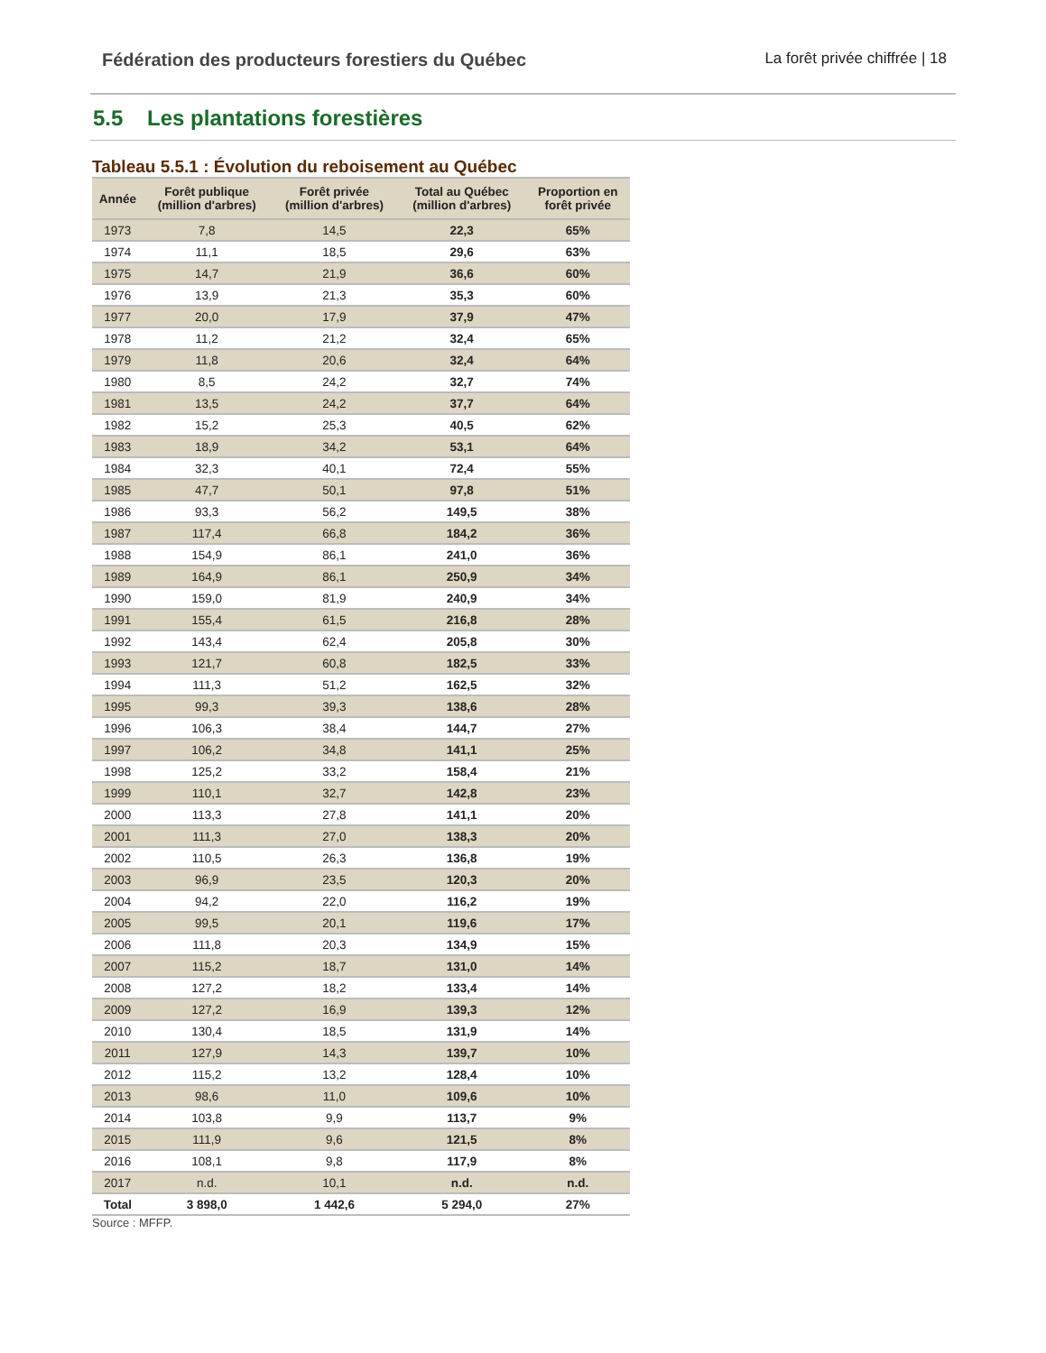Fédération des producteurs forestiers du Québec La forêt privée chiffrée | 18
5.5 Les plantations forestières
Tableau 5.5.1 : Évolution du reboisement au Québec
| Année | Forêt publique (million d'arbres) | Forêt privée (million d'arbres) | Total au Québec (million d'arbres) | Proportion en forêt privée |
| --- | --- | --- | --- | --- |
| 1973 | 7,8 | 14,5 | 22,3 | 65% |
| 1974 | 11,1 | 18,5 | 29,6 | 63% |
| 1975 | 14,7 | 21,9 | 36,6 | 60% |
| 1976 | 13,9 | 21,3 | 35,3 | 60% |
| 1977 | 20,0 | 17,9 | 37,9 | 47% |
| 1978 | 11,2 | 21,2 | 32,4 | 65% |
| 1979 | 11,8 | 20,6 | 32,4 | 64% |
| 1980 | 8,5 | 24,2 | 32,7 | 74% |
| 1981 | 13,5 | 24,2 | 37,7 | 64% |
| 1982 | 15,2 | 25,3 | 40,5 | 62% |
| 1983 | 18,9 | 34,2 | 53,1 | 64% |
| 1984 | 32,3 | 40,1 | 72,4 | 55% |
| 1985 | 47,7 | 50,1 | 97,8 | 51% |
| 1986 | 93,3 | 56,2 | 149,5 | 38% |
| 1987 | 117,4 | 66,8 | 184,2 | 36% |
| 1988 | 154,9 | 86,1 | 241,0 | 36% |
| 1989 | 164,9 | 86,1 | 250,9 | 34% |
| 1990 | 159,0 | 81,9 | 240,9 | 34% |
| 1991 | 155,4 | 61,5 | 216,8 | 28% |
| 1992 | 143,4 | 62,4 | 205,8 | 30% |
| 1993 | 121,7 | 60,8 | 182,5 | 33% |
| 1994 | 111,3 | 51,2 | 162,5 | 32% |
| 1995 | 99,3 | 39,3 | 138,6 | 28% |
| 1996 | 106,3 | 38,4 | 144,7 | 27% |
| 1997 | 106,2 | 34,8 | 141,1 | 25% |
| 1998 | 125,2 | 33,2 | 158,4 | 21% |
| 1999 | 110,1 | 32,7 | 142,8 | 23% |
| 2000 | 113,3 | 27,8 | 141,1 | 20% |
| 2001 | 111,3 | 27,0 | 138,3 | 20% |
| 2002 | 110,5 | 26,3 | 136,8 | 19% |
| 2003 | 96,9 | 23,5 | 120,3 | 20% |
| 2004 | 94,2 | 22,0 | 116,2 | 19% |
| 2005 | 99,5 | 20,1 | 119,6 | 17% |
| 2006 | 111,8 | 20,3 | 134,9 | 15% |
| 2007 | 115,2 | 18,7 | 131,0 | 14% |
| 2008 | 127,2 | 18,2 | 133,4 | 14% |
| 2009 | 127,2 | 16,9 | 139,3 | 12% |
| 2010 | 130,4 | 18,5 | 131,9 | 14% |
| 2011 | 127,9 | 14,3 | 139,7 | 10% |
| 2012 | 115,2 | 13,2 | 128,4 | 10% |
| 2013 | 98,6 | 11,0 | 109,6 | 10% |
| 2014 | 103,8 | 9,9 | 113,7 | 9% |
| 2015 | 111,9 | 9,6 | 121,5 | 8% |
| 2016 | 108,1 | 9,8 | 117,9 | 8% |
| 2017 | n.d. | 10,1 | n.d. | n.d. |
| Total | 3 898,0 | 1 442,6 | 5 294,0 | 27% |
Source : MFFP.